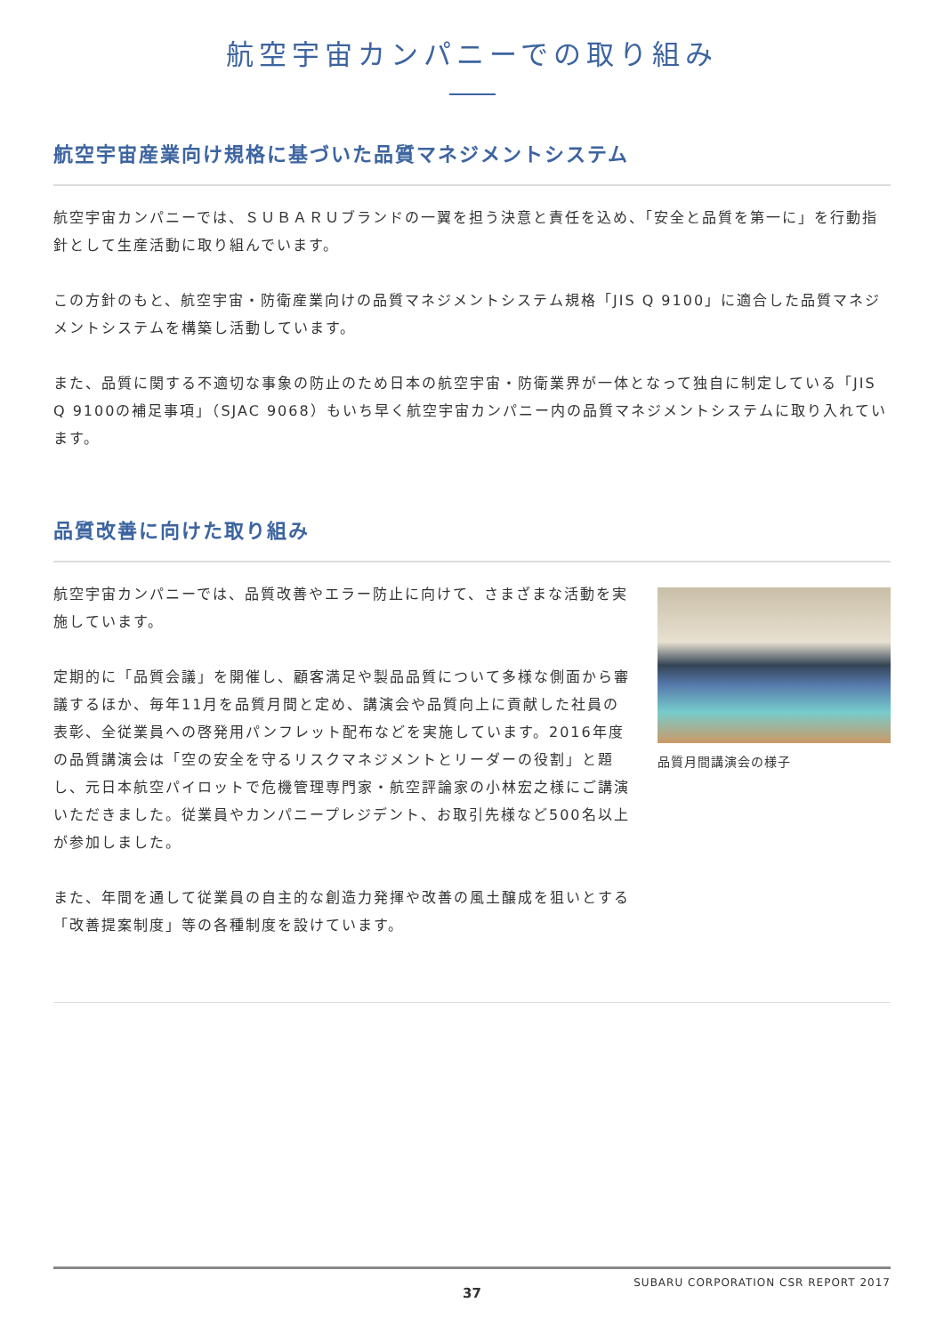航空宇宙カンパニーでの取り組み
航空宇宙産業向け規格に基づいた品質マネジメントシステム
航空宇宙カンパニーでは、ＳＵＢＡＲＵブランドの一翼を担う決意と責任を込め、「安全と品質を第一に」を行動指針として生産活動に取り組んでいます。
この方針のもと、航空宇宙・防衛産業向けの品質マネジメントシステム規格「JIS Q 9100」に適合した品質マネジメントシステムを構築し活動しています。
また、品質に関する不適切な事象の防止のため日本の航空宇宙・防衛業界が一体となって独自に制定している「JIS Q 9100の補足事項」（SJAC 9068）もいち早く航空宇宙カンパニー内の品質マネジメントシステムに取り入れています。
品質改善に向けた取り組み
航空宇宙カンパニーでは、品質改善やエラー防止に向けて、さまざまな活動を実施しています。
定期的に「品質会議」を開催し、顧客満足や製品品質について多様な側面から審議するほか、毎年11月を品質月間と定め、講演会や品質向上に貢献した社員の表彰、全従業員への啓発用パンフレット配布などを実施しています。2016年度の品質講演会は「空の安全を守るリスクマネジメントとリーダーの役割」と題し、元日本航空パイロットで危機管理専門家・航空評論家の小林宏之様にご講演いただきました。従業員やカンパニープレジデント、お取引先様など500名以上が参加しました。
また、年間を通して従業員の自主的な創造力発揮や改善の風土醸成を狙いとする「改善提案制度」等の各種制度を設けています。
品質月間講演会の様子
37
SUBARU CORPORATION CSR REPORT 2017